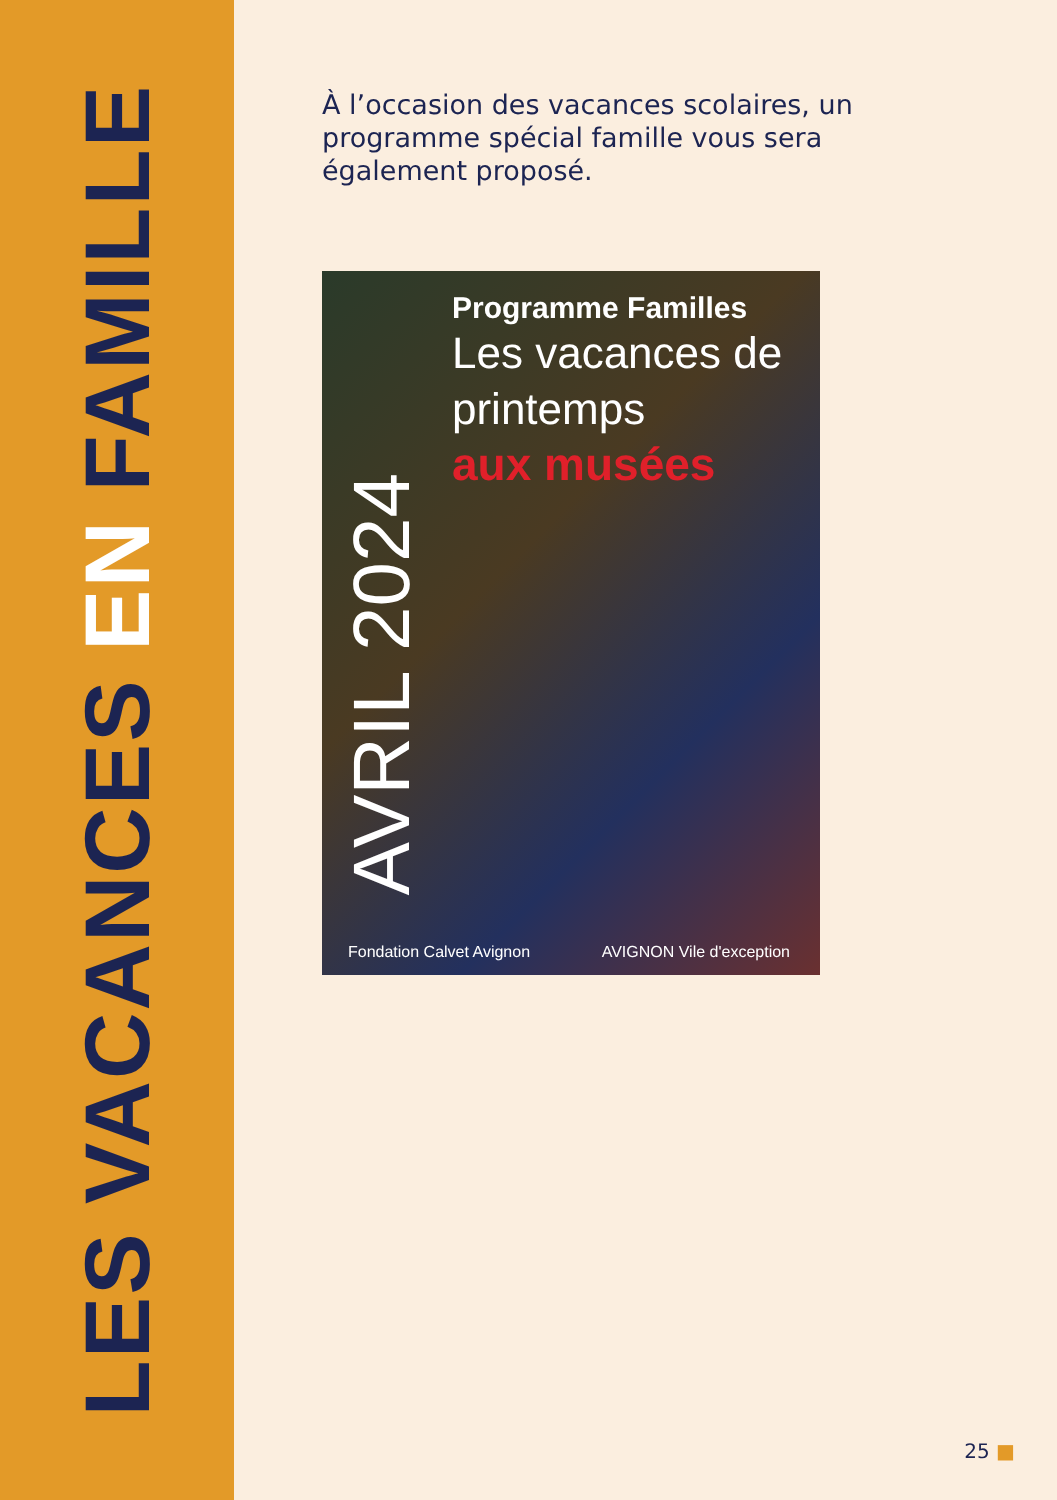LES VACANCES EN FAMILLE
À l’occasion des vacances scolaires, un programme spécial famille vous sera également proposé.
Programme Familles
Les vacances de printemps
aux musées
AVRIL 2024
Fondation Calvet Avignon AVIGNON Vile d'exception
25 ■